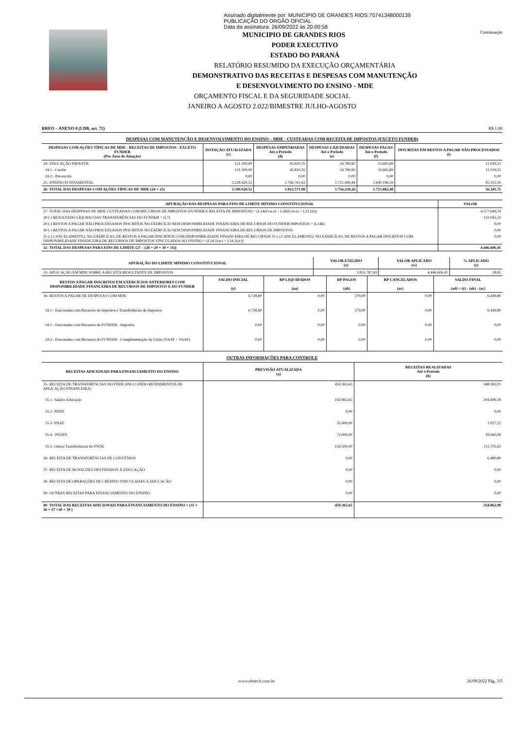Assinado digitalmente por: MUNICIPIO DE GRANDES RIOS:75741348000139
PUBLICAÇÃO DO ORGÃO OFICIAL
Data da assinatura: 26/09/2022 às 20:00:58
Continuação
MUNICIPIO DE GRANDES RIOS
PODER EXECUTIVO
ESTADO DO PARANÁ
RELATÓRIO RESUMIDO DA EXECUÇÃO ORÇAMENTÁRIA
DEMONSTRATIVO DAS RECEITAS E DESPESAS COM MANUTENÇÃO
E DESENVOLVIMENTO DO ENSINO - MDE
ORÇAMENTO FISCAL E DA SEGURIDADE SOCIAL
JANEIRO A AGOSTO 2.022/BIMESTRE JULHO-AGOSTO
RREO – ANEXO 8 (LDB, art. 72) R$ 1,00
DESPESAS COM MANUTENÇÃO E DESENVOLVIMENTO DO ENSINO – MDE - CUSTEADAS COM RECEITA DE IMPOSTOS (EXCETO FUNDEB)
| DESPESAS COM AÇÕES TÍPICAS DE MDE - RECEITAS DE IMPOSTOS - EXCETO FUNDEB (Por Área de Atuação) | DOTAÇÃO ATUALIZADA (c) | DESPESAS EMPENHADAS Até o Período (d) | DESPESAS LIQUIDADAS Até o Período (e) | DESPESAS PAGAS Até o Período (f) | INSCRITAS EM RESTOS A PAGAR NÃO PROCESSADOS (i) |
| --- | --- | --- | --- | --- | --- |
| 24- EDUCAÇÃO INFANTIL | 121.500,00 | 45.810,35 | 34.780,82 | 33.685,89 | 11.029,53 |
| 24.1 - Creche | 121.500,00 | 45.810,35 | 34.780,82 | 33.685,89 | 11.029,53 |
| 24.2 - Pré-escola | 0,00 | 0,00 | 0,00 | 0,00 | 0,00 |
| 25- ENSINO FUNDAMENTAL | 3.228.420,52 | 1.766.761,63 | 1.721.449,44 | 1.690.196,59 | 45.312,19 |
| 26- TOTAL DAS DESPESAS COM AÇÕES TÍPICAS DE MDE (24 + 25) | 3.349.920,52 | 1.812.571,98 | 1.756.230,26 | 1.723.882,48 | 56.341,72 |
| APURAÇÃO DAS DESPESAS PARA FINS DE LIMITE MÍNIMO CONSTITUCIONAL | VALOR |
| --- | --- |
| 27- TOTAL DAS DESPESAS DE MDE CUSTEADAS COM RECURSOS DE IMPOSTOS (FUNDEB E RECEITA DE IMPOSTOS) = (L14(d ou e) + L26(d ou e) + L23.1(t)) | 4.577.649,74 |
| 28 (-) RESULTADO LÍQUIDO DAS TRANSFERÊNCIAS DO FUNDEB = (L7) | 131.043,33 |
| 29 (-) RESTOS A PAGAR NÃO PROCESSADOS INSCRITOS NO EXERCÍCIO SEM DISPONIBILIDADE FINANCEIRA DE RECURSOS DO FUNDEB IMPOSTOS = (L14h) | 0,00 |
| 30 (-) RESTOS A PAGAR NÃO PROCESSADOS INSCRITOS NO EXERCÍCIO SEM DISPONIBILIDADE FINANCEIRA DE RECURSOS DE IMPOSTOS | 0,00 |
| 31 (-) CANCELAMENTO, NO EXERCÍCIO, DE RESTOS A PAGAR INSCRITOS COM DISPONIBILIDADE FINANCEIRA DE RECURSOS 31 (-) CANCELAMENTO, NO EXERCÍCIO, DE RESTOS A PAGAR INSCRITOS COM DISPONIBILIDADE FINANCEIRA DE RECURSOS DE IMPOSTOS VINCULADOS AO ENSINO = (L34.1(ac) + L34.2(ac)) | 0,00 |
| 32- TOTAL DAS DESPESAS PARA FINS DE LIMITE (27 – (28 + 29 + 30 + 31)) | 4.446.606,41 |
| APURAÇÃO DO LIMITE MÍNIMO CONSTITUCIONAL | VALOR EXIGIDO (x) | VALOR APLICADO (w) | % APLICADO (y) |
| --- | --- | --- | --- |
| 33- APLICAÇÃO EM MDE SOBRE A RECEITA RESULTANTE DE IMPOSTOS | 3.853.787,93 | 4.446.606,41 | 28,85 |
| RESTOS A PAGAR INSCRITOS EM EXERCÍCIOS ANTERIORES COM DISPONIBILIDADE FINANCEIRA DE RECURSOS DE IMPOSTOS E DO FUNDEB | SALDO INICIAL (z) | RP LIQUIDADOS (aa) | RP PAGOS (ab) | RP CANCELADOS (ac) | SALDO FINAL (ad) = (z) - (ab) - (ac) |
| --- | --- | --- | --- | --- | --- |
| 34- RESTOS A PAGAR DE DESPESAS COM MDE | 6.728,80 | 0,00 | 279,00 | 0,00 | 6.449,80 |
| 34.1 - Executadas com Recursos de Impostos e Transferências de Impostos | 6.728,80 | 0,00 | 279,00 | 0,00 | 6.449,80 |
| 34.2 - Executadas com Recursos do FUNDEB - Impostos | 0,00 | 0,00 | 0,00 | 0,00 | 0,00 |
| 34.3 - Executadas com Recursos do FUNDEB - Complementação da União (VAAT + VAAF) | 0,00 | 0,00 | 0,00 | 0,00 | 0,00 |
OUTRAS INFORMAÇÕES PARA CONTROLE
| RECEITAS ADICIONAIS PARA FINANCIAMENTO DO ENSINO | PREVISÃO ATUALIZADA (a) | RECEITAS REALIZADAS Até o Período (b) |
| --- | --- | --- |
| 35- RECEITA DE TRANSFERÊNCIAS DO FNDE (INCLUINDO RENDIMENTOS DE APLICAÇÃO FINANCEIRA) | 459.365,65 | 348.382,01 |
| 35.1- Salário-Educação | 192.865,65 | 204.699,18 |
| 35.2- PDDE | 0,00 | 0,00 |
| 35.3- PNAE | 35.000,00 | 1.917,12 |
| 35.4 - PNATE | 72.000,00 | 29.060,08 |
| 35.5- Outras Transferências do FNDE | 159.500,00 | 112.705,63 |
| 36- RECEITA DE TRANSFERÊNCIAS DE CONVÊNIOS | 0,00 | 6.480,89 |
| 37- RECEITA DE ROYALTIES DESTINADOS À EDUCAÇÃO | 0,00 | 0,00 |
| 38- RECEITA DE OPERAÇÕES DE CRÉDITO VINCULADAS À EDUCACÃO | 0,00 | 0,00 |
| 39- OUTRAS RECEITAS PARA FINANCIAMENTO DO ENSINO | 0,00 | 0,00 |
| 40- TOTAL DAS RECEITAS ADICIONAIS PARA FINANCIAMENTO DO ENSINO = (35 + 36 + 37 +38 + 39 ) | 459.365,65 | 354.862,90 |
www.elotech.com.br 26/09/2022 Pág. 3/5